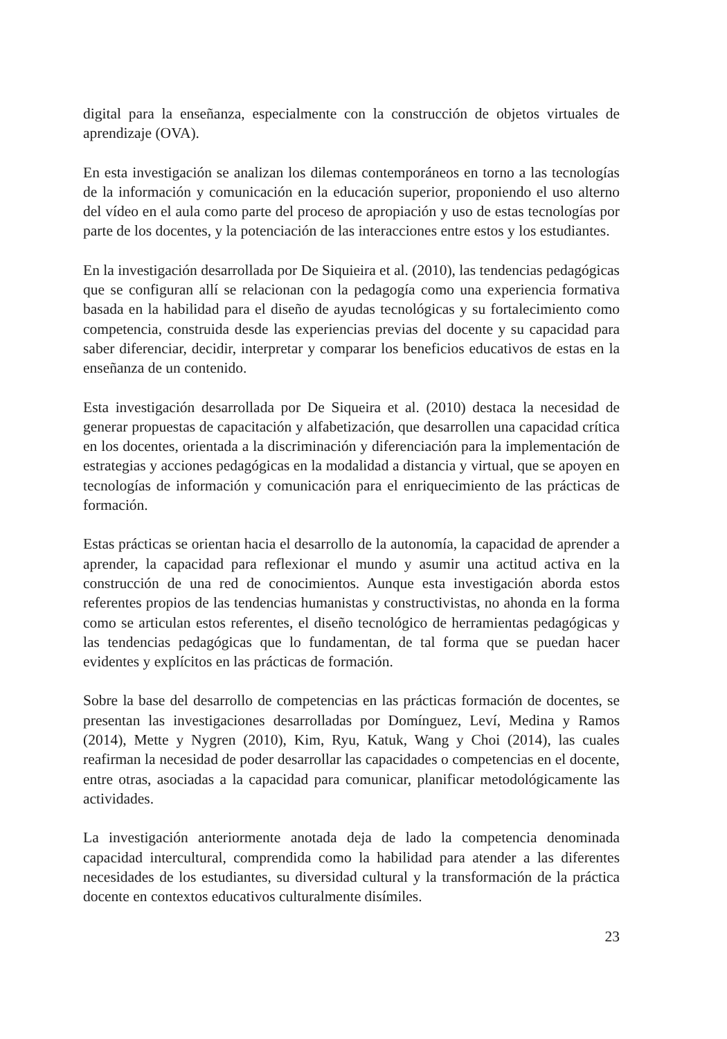digital para la enseñanza, especialmente con la construcción de objetos virtuales de aprendizaje (OVA).
En esta investigación se analizan los dilemas contemporáneos en torno a las tecnologías de la información y comunicación en la educación superior, proponiendo el uso alterno del vídeo en el aula como parte del proceso de apropiación y uso de estas tecnologías por parte de los docentes, y la potenciación de las interacciones entre estos y los estudiantes.
En la investigación desarrollada por De Siquieira et al. (2010), las tendencias pedagógicas que se configuran allí se relacionan con la pedagogía como una experiencia formativa basada en la habilidad para el diseño de ayudas tecnológicas y su fortalecimiento como competencia, construida desde las experiencias previas del docente y su capacidad para saber diferenciar, decidir, interpretar y comparar los beneficios educativos de estas en la enseñanza de un contenido.
Esta investigación desarrollada por De Siqueira et al. (2010) destaca la necesidad de generar propuestas de capacitación y alfabetización, que desarrollen una capacidad crítica en los docentes, orientada a la discriminación y diferenciación para la implementación de estrategias y acciones pedagógicas en la modalidad a distancia y virtual, que se apoyen en tecnologías de información y comunicación para el enriquecimiento de las prácticas de formación.
Estas prácticas se orientan hacia el desarrollo de la autonomía, la capacidad de aprender a aprender, la capacidad para reflexionar el mundo y asumir una actitud activa en la construcción de una red de conocimientos. Aunque esta investigación aborda estos referentes propios de las tendencias humanistas y constructivistas, no ahonda en la forma como se articulan estos referentes, el diseño tecnológico de herramientas pedagógicas y las tendencias pedagógicas que lo fundamentan, de tal forma que se puedan hacer evidentes y explícitos en las prácticas de formación.
Sobre la base del desarrollo de competencias en las prácticas formación de docentes, se presentan las investigaciones desarrolladas por Domínguez, Leví, Medina y Ramos (2014), Mette y Nygren (2010), Kim, Ryu, Katuk, Wang y Choi (2014), las cuales reafirman la necesidad de poder desarrollar las capacidades o competencias en el docente, entre otras, asociadas a la capacidad para comunicar, planificar metodológicamente las actividades.
La investigación anteriormente anotada deja de lado la competencia denominada capacidad intercultural, comprendida como la habilidad para atender a las diferentes necesidades de los estudiantes, su diversidad cultural y la transformación de la práctica docente en contextos educativos culturalmente disímiles.
23